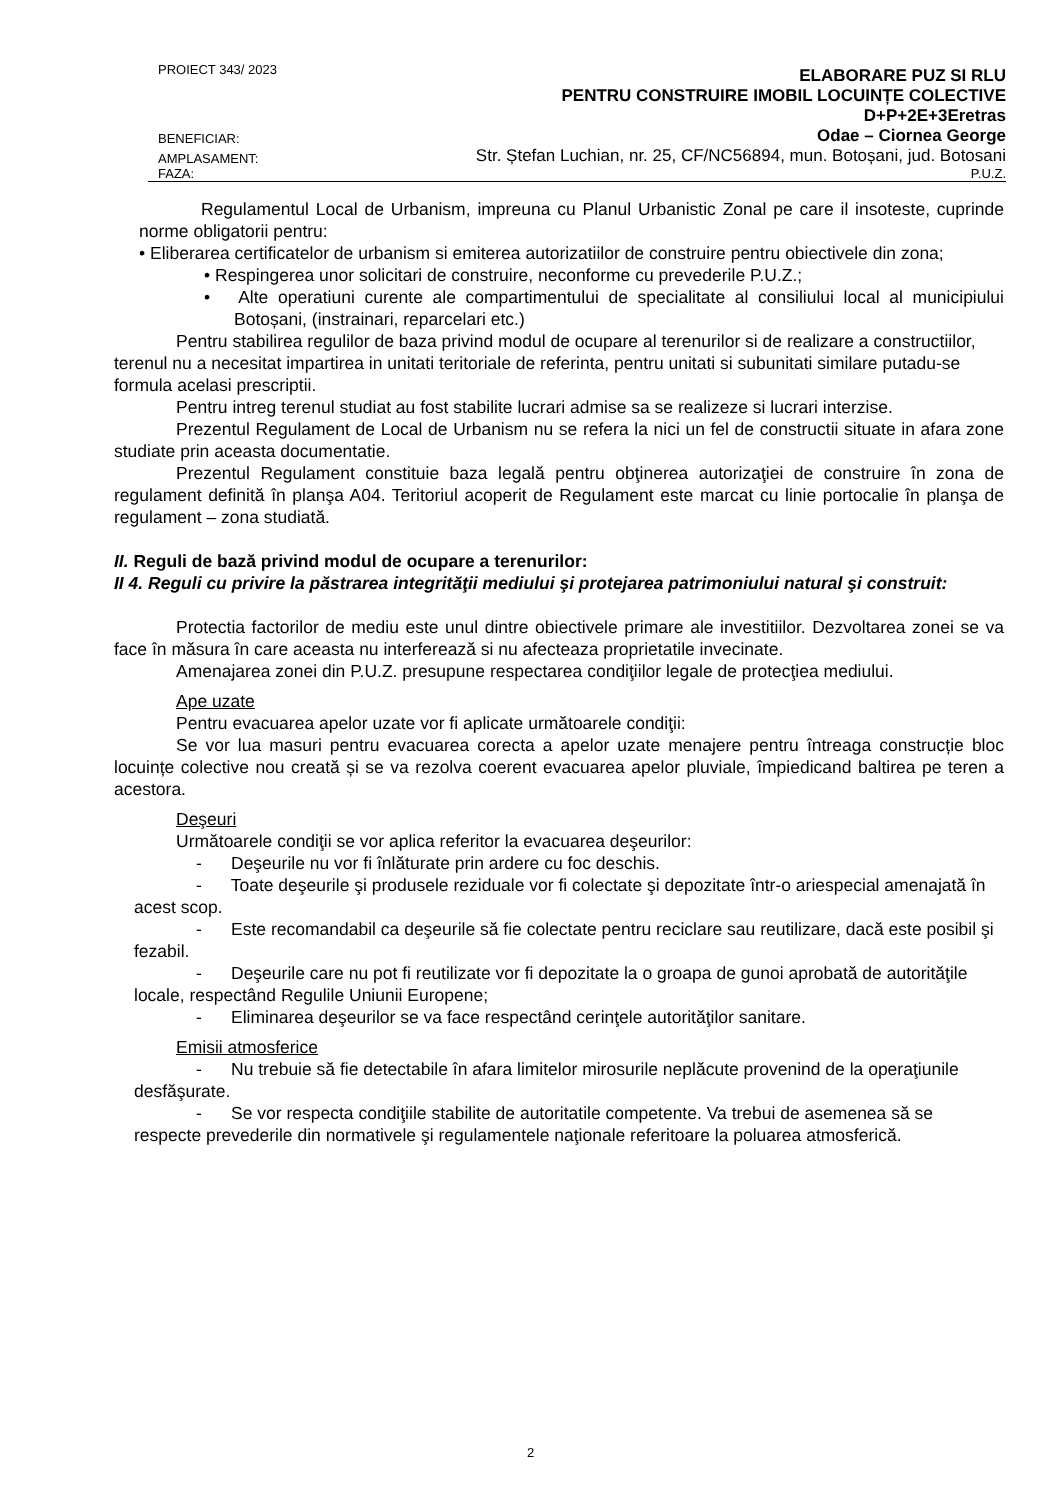PROIECT 343/ 2023 ELABORARE PUZ SI RLU
PENTRU CONSTRUIRE IMOBIL LOCUINȚE COLECTIVE
D+P+2E+3Eretras
BENEFICIAR: Odae – Ciornea George
AMPLASAMENT: Str. Ștefan Luchian, nr. 25, CF/NC56894, mun. Botoșani, jud. Botosani
FAZA: P.U.Z.
Regulamentul Local de Urbanism, impreuna cu Planul Urbanistic Zonal pe care il insoteste, cuprinde norme obligatorii pentru:
• Eliberarea certificatelor de urbanism si emiterea autorizatiilor de construire pentru obiectivele din zona;
• Respingerea unor solicitari de construire, neconforme cu prevederile P.U.Z.;
• Alte operatiuni curente ale compartimentului de specialitate al consiliului local al municipiului Botoșani, (instrainari, reparcelari etc.)
Pentru stabilirea regulilor de baza privind modul de ocupare al terenurilor si de realizare a constructiilor, terenul nu a necesitat impartirea in unitati teritoriale de referinta, pentru unitati si subunitati similare putadu-se formula acelasi prescriptii.
Pentru intreg terenul studiat au fost stabilite lucrari admise sa se realizeze si lucrari interzise.
Prezentul Regulament de Local de Urbanism nu se refera la nici un fel de constructii situate in afara zone studiate prin aceasta documentatie.
Prezentul Regulament constituie baza legală pentru obţinerea autorizaţiei de construire în zona de regulament definită în planşa A04. Teritoriul acoperit de Regulament este marcat cu linie portocalie în planşa de regulament – zona studiată.
II. Reguli de bază privind modul de ocupare a terenurilor:
II 4. Reguli cu privire la păstrarea integrităţii mediului şi protejarea patrimoniului natural şi construit:
Protectia factorilor de mediu este unul dintre obiectivele primare ale investitiilor. Dezvoltarea zonei se va face în măsura în care aceasta nu interferează si nu afecteaza proprietatile invecinate.
Amenajarea zonei din P.U.Z. presupune respectarea condiţiilor legale de protecţiea mediului.
Ape uzate
Pentru evacuarea apelor uzate vor fi aplicate următoarele condiţii:
Se vor lua masuri pentru evacuarea corecta a apelor uzate menajere pentru întreaga construcție bloc locuințe colective nou creată și se va rezolva coerent evacuarea apelor pluviale, împiedicand baltirea pe teren a acestora.
Deşeuri
Următoarele condiţii se vor aplica referitor la evacuarea deşeurilor:
- Deşeurile nu vor fi înlăturate prin ardere cu foc deschis.
- Toate deşeurile şi produsele reziduale vor fi colectate şi depozitate într-o ariespecial amenajată în acest scop.
- Este recomandabil ca deşeurile să fie colectate pentru reciclare sau reutilizare, dacă este posibil şi fezabil.
- Deşeurile care nu pot fi reutilizate vor fi depozitate la o groapa de gunoi aprobată de autorităţile locale, respectând Regulile Uniunii Europene;
- Eliminarea deşeurilor se va face respectând cerinţele autorităţilor sanitare.
Emisii atmosferice
- Nu trebuie să fie detectabile în afara limitelor mirosurile neplăcute provenind de la operaţiunile desfăşurate.
- Se vor respecta condiţiile stabilite de autoritatile competente. Va trebui de asemenea să se respecte prevederile din normativele şi regulamentele naţionale referitoare la poluarea atmosferică.
2